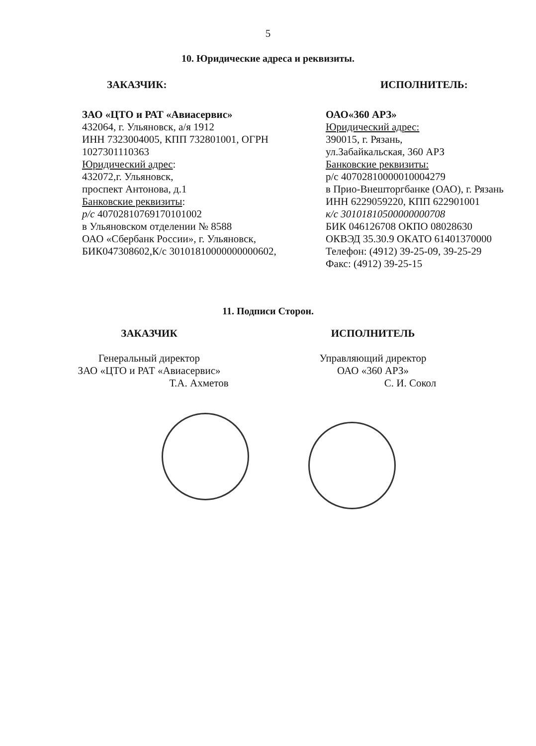5
10. Юридические адреса и реквизиты.
ЗАКАЗЧИК: ИСПОЛНИТЕЛЬ:
ЗАО «ЦТО и РАТ «Авиасервис»
432064, г. Ульяновск, а/я 1912
ИНН 7323004005, КПП 732801001, ОГРН 1027301110363
Юридический адрес:
432072,г. Ульяновск,
проспект Антонова, д.1
Банковские реквизиты:
р/с 40702810769170101002
в Ульяновском отделении № 8588
ОАО «Сбербанк России», г. Ульяновск,
БИК047308602,К/с 30101810000000000602,
ОАО«360 АРЗ»
Юридический адрес:
390015, г. Рязань,
ул.Забайкальская, 360 АРЗ
Банковские реквизиты:
р/с 40702810000010004279
в Прио-Внешторгбанке (ОАО), г. Рязань
ИНН 6229059220, КПП 622901001
к/с 30101810500000000708
БИК 046126708 ОКПО 08028630
ОКВЭД 35.30.9 ОКАТО 61401370000
Телефон: (4912) 39-25-09, 39-25-29
Факс: (4912) 39-25-15
11. Подписи Сторон.
ЗАКАЗЧИК
Генеральный директор
ЗАО «ЦТО и РАТ «Авиасервис»
Т.А. Ахметов
ИСПОЛНИТЕЛЬ
Управляющий директор
ОАО «360 АРЗ»
С. И. Сокол